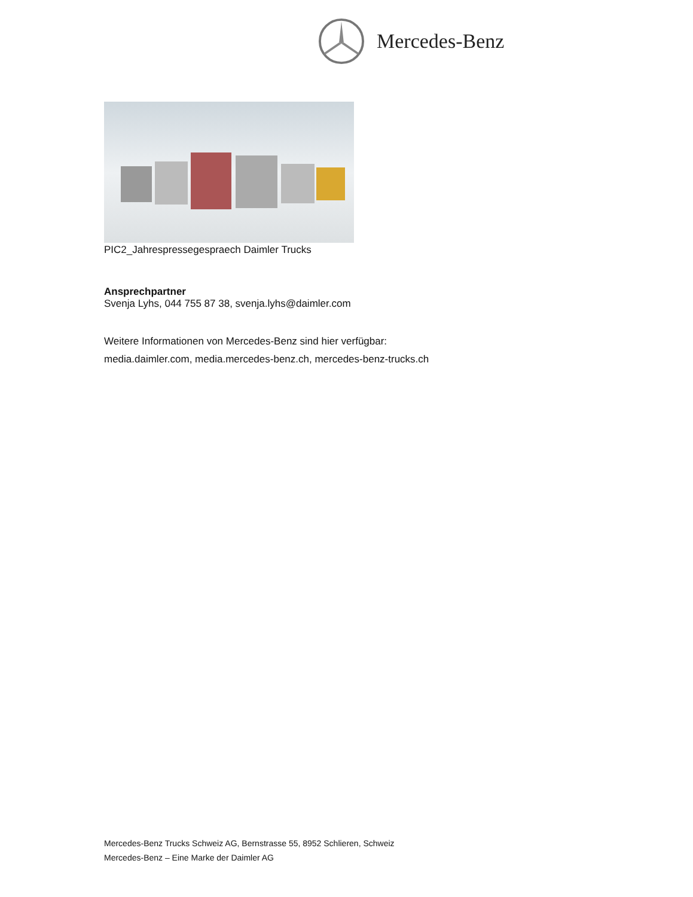Mercedes-Benz
PIC2_Jahrespressegespraech Daimler Trucks
Ansprechpartner
Svenja Lyhs, 044 755 87 38, svenja.lyhs@daimler.com
Weitere Informationen von Mercedes-Benz sind hier verfügbar:
media.daimler.com, media.mercedes-benz.ch, mercedes-benz-trucks.ch
Mercedes-Benz Trucks Schweiz AG, Bernstrasse 55, 8952 Schlieren, Schweiz
Mercedes-Benz – Eine Marke der Daimler AG